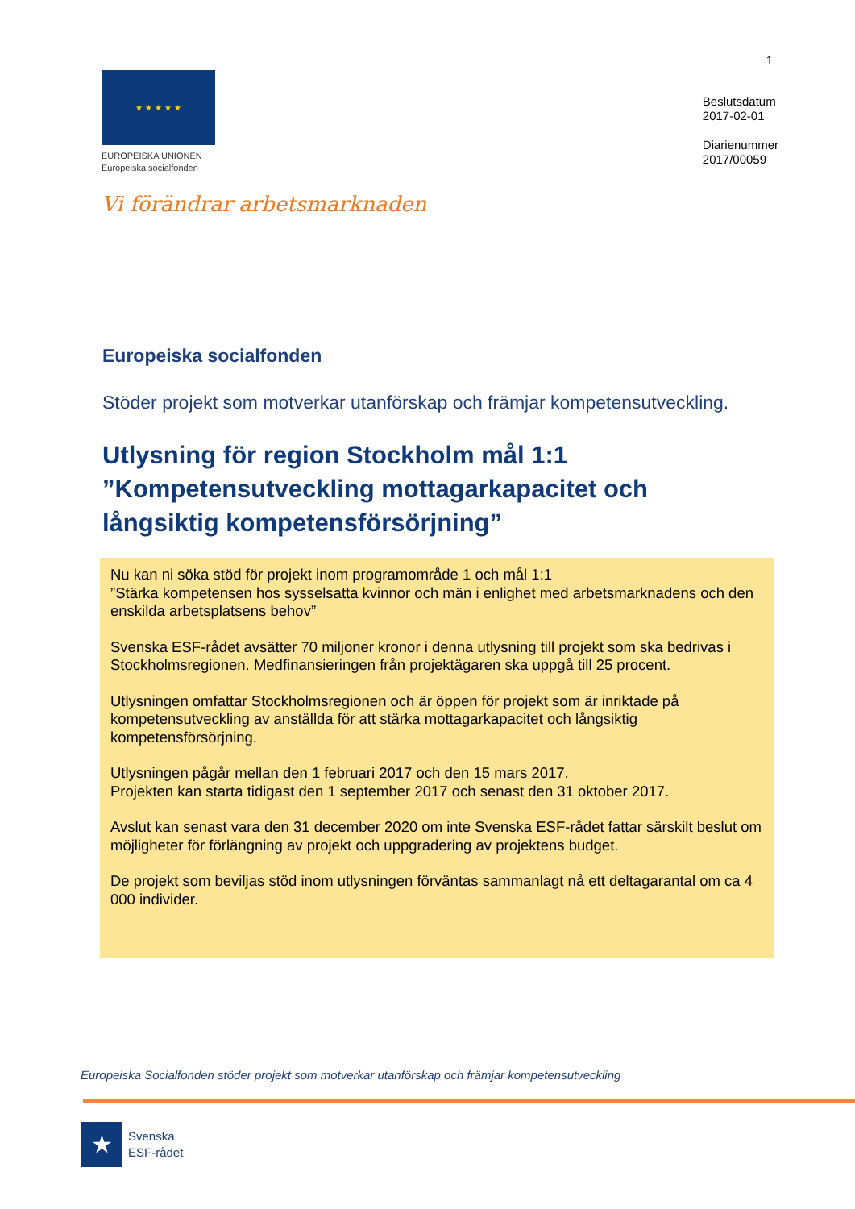1
★ ★ ★ ★ ★
EUROPEISKA UNIONEN
Europeiska socialfonden
Beslutsdatum
2017-02-01
Diarienummer
2017/00059
Vi förändrar arbetsmarknaden
Europeiska socialfonden
Stöder projekt som motverkar utanförskap och främjar kompetensutveckling.
Utlysning för region Stockholm mål 1:1 ”Kompetensutveckling mottagarkapacitet och långsiktig kompetensförsörjning”
Nu kan ni söka stöd för projekt inom programområde 1 och mål 1:1
”Stärka kompetensen hos sysselsatta kvinnor och män i enlighet med arbetsmarknadens och den enskilda arbetsplatsens behov”
Svenska ESF-rådet avsätter 70 miljoner kronor i denna utlysning till projekt som ska bedrivas i Stockholmsregionen. Medfinansieringen från projektägaren ska uppgå till 25 procent.
Utlysningen omfattar Stockholmsregionen och är öppen för projekt som är inriktade på kompetensutveckling av anställda för att stärka mottagarkapacitet och långsiktig kompetensförsörjning.
Utlysningen pågår mellan den 1 februari 2017 och den 15 mars 2017.
Projekten kan starta tidigast den 1 september 2017 och senast den 31 oktober 2017.
Avslut kan senast vara den 31 december 2020 om inte Svenska ESF-rådet fattar särskilt beslut om möjligheter för förlängning av projekt och uppgradering av projektens budget.
De projekt som beviljas stöd inom utlysningen förväntas sammanlagt nå ett deltagarantal om ca 4 000 individer.
Europeiska Socialfonden stöder projekt som motverkar utanförskap och främjar kompetensutveckling
★
Svenska
ESF-rådet